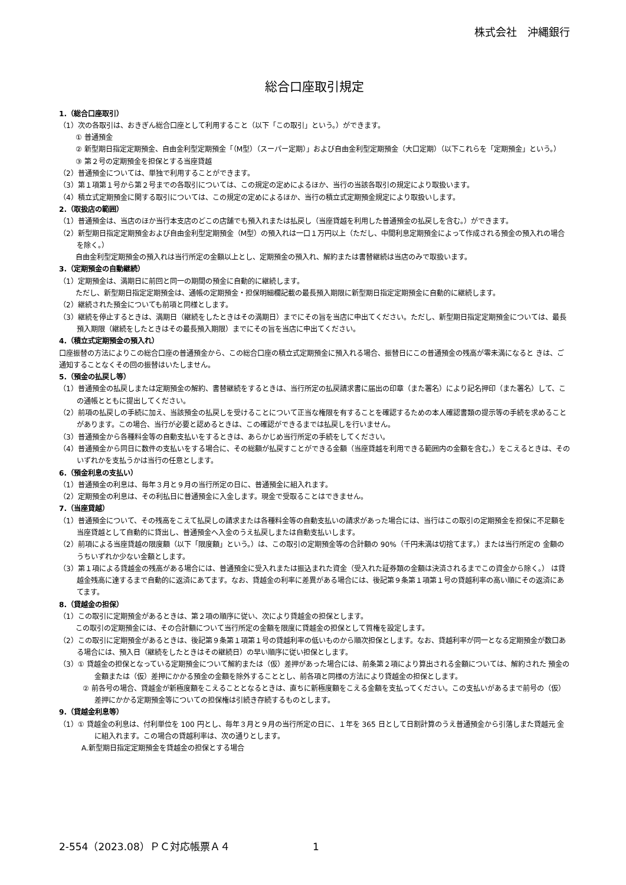株式会社　沖縄銀行
総合口座取引規定
1.（総合口座取引）
（1）次の各取引は、おきぎん総合口座として利用すること（以下「この取引」という。）ができます。
① 普通預金
② 新型期日指定定期預金、自由金利型定期預金「（M型）（スーパー定期）」および自由金利型定期預金（大口定期）（以下これらを「定期預金」という。）
③ 第２号の定期預金を担保とする当座貸越
（2）普通預金については、単独で利用することができます。
（3）第１項第１号から第２号までの各取引については、この規定の定めによるほか、当行の当該各取引の規定により取扱います。
（4）積立式定期預金に関する取引については、この規定の定めによるほか、当行の積立式定期預金規定により取扱いします。
2.（取扱店の範囲）
（1）普通預金は、当店のほか当行本支店のどこの店舗でも預入れまたは払戻し（当座貸越を利用した普通預金の払戻しを含む。）ができます。
（2）新型期日指定定期預金および自由金利型定期預金（M型）の預入れは一口１万円以上（ただし、中間利息定期預金によって作成される預金の預入れの場合を除く。）
自由金利型定期預金の預入れは当行所定の金額以上とし、定期預金の預入れ、解約または書替継続は当店のみで取扱います。
3.（定期預金の自動継続）
（1）定期預金は、満期日に前回と同一の期間の預金に自動的に継続します。
ただし、新型期日指定定期預金は、通帳の定期預金・担保明細欄記載の最長預入期限に新型期日指定定期預金に自動的に継続します。
（2）継続された預金についても前項と同様とします。
（3）継続を停止するときは、満期日（継続をしたときはその満期日）までにその旨を当店に申出てください。ただし、新型期日指定定期預金については、最長預入期限（継続をしたときはその最長預入期限）までにその旨を当店に申出てください。
4.（積立式定期預金の預入れ）
口座振替の方法によりこの総合口座の普通預金から、この総合口座の積立式定期預金に預入れる場合、振替日にこの普通預金の残高が零未満になると きは、ご通知することなくその回の振替はいたしません。
5.（預金の払戻し等）
（1）普通預金の払戻しまたは定期預金の解約、書替継続をするときは、当行所定の払戻請求書に届出の印章（また署名）により記名押印（また署名）して、この通帳とともに提出してください。
（2）前項の払戻しの手続に加え、当該預金の払戻しを受けることについて正当な権限を有することを確認するための本人確認書類の提示等の手続を求めることがあります。この場合、当行が必要と認めるときは、この確認ができるまでは払戻しを行いません。
（3）普通預金から各種料金等の自動支払いをするときは、あらかじめ当行所定の手続をしてください。
（4）普通預金から同日に数件の支払いをする場合に、その総額が払戻すことができる金額（当座貸越を利用できる範囲内の金額を含む。）をこえるときは、そのいずれかを支払うかは当行の任意とします。
6.（預金利息の支払い）
（1）普通預金の利息は、毎年３月と９月の当行所定の日に、普通預金に組入れます。
（2）定期預金の利息は、その利払日に普通預金に入金します。現金で受取ることはできません。
7.（当座貸越）
（1）普通預金について、その残高をこえて払戻しの請求または各種料金等の自動支払いの請求があった場合には、当行はこの取引の定期預金を担保に不足額を当座貸越として自動的に貸出し、普通預金へ入金のうえ払戻しまたは自動支払いします。
（2）前項による当座貸越の限度額（以下「限度額」という。）は、この取引の定期預金等の合計額の 90%（千円未満は切捨てます。）または当行所定の 金額のうちいずれか少ない金額とします。
（3）第１項による貸越金の残高がある場合には、普通預金に受入れまたは振込まれた資金（受入れた証券類の金額は決済されるまでこの資金から除く。） は貸越金残高に達するまで自動的に返済にあてます。なお、貸越金の利率に差異がある場合には、後記第９条第１項第１号の貸越利率の高い順にその返済にあてます。
8.（貸越金の担保）
（1）この取引に定期預金があるときは、第２項の順序に従い、次により貸越金の担保とします。
この取引の定期預金には、その合計額について当行所定の金額を限度に貸越金の担保として質権を設定します。
（2）この取引に定期預金があるときは、後記第９条第１項第１号の貸越利率の低いものから順次担保とします。なお、貸越利率が同一となる定期預金が数口ある場合には、預入日（継続をしたときはその継続日）の早い順序に従い担保とします。
（3）① 貸越金の担保となっている定期預金について解約または（仮）差押があった場合には、前条第２項により算出される金額については、解約された 預金の金額または（仮）差押にかかる預金の金額を除外することとし、前各項と同様の方法により貸越金の担保とします。
② 前各号の場合、貸越金が新極度額をこえることとなるときは、直ちに新極度額をこえる金額を支払ってください。この支払いがあるまで前号の（仮） 差押にかかる定期預金等についての担保権は引続き存続するものとします。
9.（貸越金利息等）
（1）① 貸越金の利息は、付利単位を 100 円とし、毎年３月と９月の当行所定の日に、１年を 365 日として日割計算のうえ普通預金から引落しまた貸越元 金に組入れます。この場合の貸越利率は、次の通りとします。
A.新型期日指定定期預金を貸越金の担保とする場合
2-554（2023.08）ＰＣ対応帳票Ａ４ 1